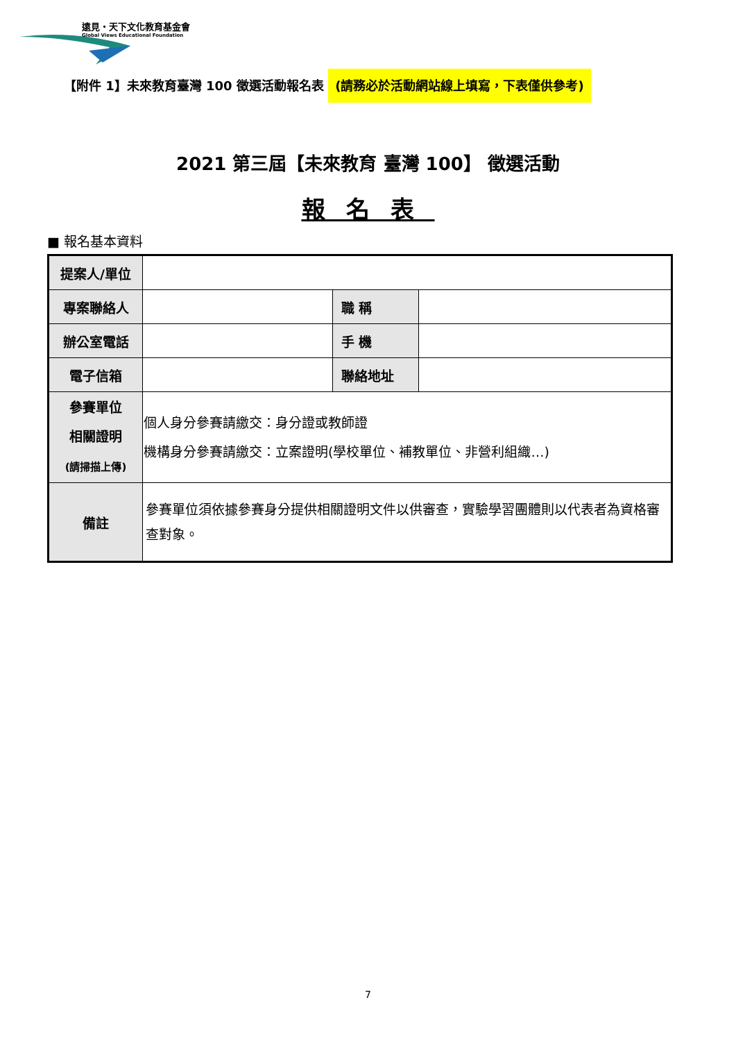遠見・天下文化教育基金會
Global Views Educational Foundation
【附件 1】未來教育臺灣 100 徵選活動報名表 (請務必於活動網站線上填寫，下表僅供參考)
2021 第三屆【未來教育 臺灣 100】 徵選活動
報名表
■ 報名基本資料
| 提案人/單位 | | | |
| 專案聯絡人 | | 職 稱 | |
| 辦公室電話 | | 手 機 | |
| 電子信箱 | | 聯絡地址 | |
| 參賽單位 相關證明 (請掃描上傳) | 個人身分參賽請繳交：身分證或教師證 機構身分參賽請繳交：立案證明(學校單位、補教單位、非營利組織…) | | |
| 備註 | 參賽單位須依據參賽身分提供相關證明文件以供審查，實驗學習團體則以代表者為資格審查對象。 | | |
7